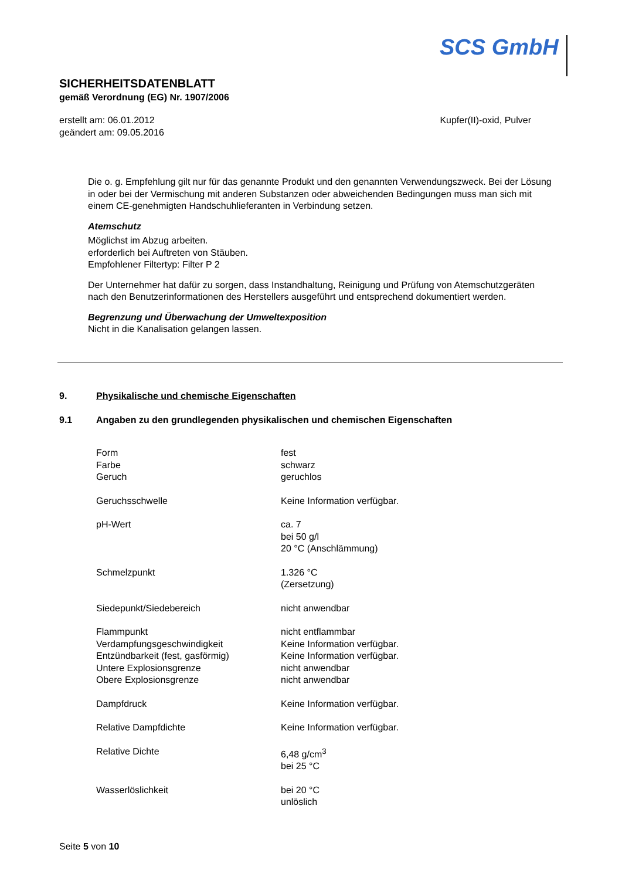SCS GmbH
SICHERHEITSDATENBLATT
gemäß Verordnung (EG) Nr. 1907/2006
erstellt am: 06.01.2012
geändert am: 09.05.2016
Kupfer(II)-oxid, Pulver
Die o. g. Empfehlung gilt nur für das genannte Produkt und den genannten Verwendungszweck. Bei der Lösung in oder bei der Vermischung mit anderen Substanzen oder abweichenden Bedingungen muss man sich mit einem CE-genehmigten Handschuhlieferanten in Verbindung setzen.
Atemschutz
Möglichst im Abzug arbeiten.
erforderlich bei Auftreten von Stäuben.
Empfohlener Filtertyp: Filter P 2
Der Unternehmer hat dafür zu sorgen, dass Instandhaltung, Reinigung und Prüfung von Atemschutzgeräten nach den Benutzerinformationen des Herstellers ausgeführt und entsprechend dokumentiert werden.
Begrenzung und Überwachung der Umweltexposition
Nicht in die Kanalisation gelangen lassen.
9. Physikalische und chemische Eigenschaften
9.1 Angaben zu den grundlegenden physikalischen und chemischen Eigenschaften
| Form | fest |
| Farbe | schwarz |
| Geruch | geruchlos |
| Geruchsschwelle | Keine Information verfügbar. |
| pH-Wert | ca. 7 bei 50 g/l 20 °C (Anschlämmung) |
| Schmelzpunkt | 1.326 °C (Zersetzung) |
| Siedepunkt/Siedebereich | nicht anwendbar |
| Flammpunkt | nicht entflammbar |
| Verdampfungsgeschwindigkeit | Keine Information verfügbar. |
| Entzündbarkeit (fest, gasförmig) | Keine Information verfügbar. |
| Untere Explosionsgrenze | nicht anwendbar |
| Obere Explosionsgrenze | nicht anwendbar |
| Dampfdruck | Keine Information verfügbar. |
| Relative Dampfdichte | Keine Information verfügbar. |
| Relative Dichte | 6,48 g/cm<sup>3</sup> bei 25 °C |
| Wasserlöslichkeit | bei 20 °C unlöslich |
Seite 5 von 10